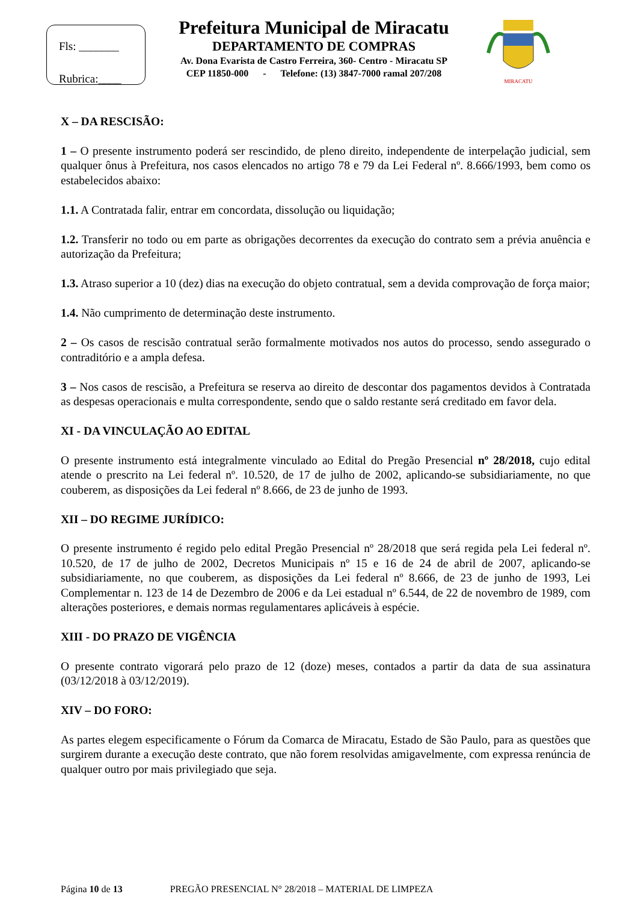Fls: _______
Rubrica:____
Prefeitura Municipal de Miracatu
DEPARTAMENTO DE COMPRAS
Av. Dona Evarista de Castro Ferreira, 360- Centro - Miracatu SP
CEP 11850-000 - Telefone: (13) 3847-7000 ramal 207/208
MIRACATU
X – DA RESCISÃO:
1 – O presente instrumento poderá ser rescindido, de pleno direito, independente de interpelação judicial, sem qualquer ônus à Prefeitura, nos casos elencados no artigo 78 e 79 da Lei Federal nº. 8.666/1993, bem como os estabelecidos abaixo:
1.1. A Contratada falir, entrar em concordata, dissolução ou liquidação;
1.2. Transferir no todo ou em parte as obrigações decorrentes da execução do contrato sem a prévia anuência e autorização da Prefeitura;
1.3. Atraso superior a 10 (dez) dias na execução do objeto contratual, sem a devida comprovação de força maior;
1.4. Não cumprimento de determinação deste instrumento.
2 – Os casos de rescisão contratual serão formalmente motivados nos autos do processo, sendo assegurado o contraditório e a ampla defesa.
3 – Nos casos de rescisão, a Prefeitura se reserva ao direito de descontar dos pagamentos devidos à Contratada as despesas operacionais e multa correspondente, sendo que o saldo restante será creditado em favor dela.
XI - DA VINCULAÇÃO AO EDITAL
O presente instrumento está integralmente vinculado ao Edital do Pregão Presencial nº 28/2018, cujo edital atende o prescrito na Lei federal nº. 10.520, de 17 de julho de 2002, aplicando-se subsidiariamente, no que couberem, as disposições da Lei federal nº 8.666, de 23 de junho de 1993.
XII – DO REGIME JURÍDICO:
O presente instrumento é regido pelo edital Pregão Presencial nº 28/2018 que será regida pela Lei federal nº. 10.520, de 17 de julho de 2002, Decretos Municipais nº 15 e 16 de 24 de abril de 2007, aplicando-se subsidiariamente, no que couberem, as disposições da Lei federal nº 8.666, de 23 de junho de 1993, Lei Complementar n. 123 de 14 de Dezembro de 2006 e da Lei estadual nº 6.544, de 22 de novembro de 1989, com alterações posteriores, e demais normas regulamentares aplicáveis à espécie.
XIII - DO PRAZO DE VIGÊNCIA
O presente contrato vigorará pelo prazo de 12 (doze) meses, contados a partir da data de sua assinatura (03/12/2018 à 03/12/2019).
XIV – DO FORO:
As partes elegem especificamente o Fórum da Comarca de Miracatu, Estado de São Paulo, para as questões que surgirem durante a execução deste contrato, que não forem resolvidas amigavelmente, com expressa renúncia de qualquer outro por mais privilegiado que seja.
Página 10 de 13 PREGÃO PRESENCIAL N° 28/2018 – MATERIAL DE LIMPEZA